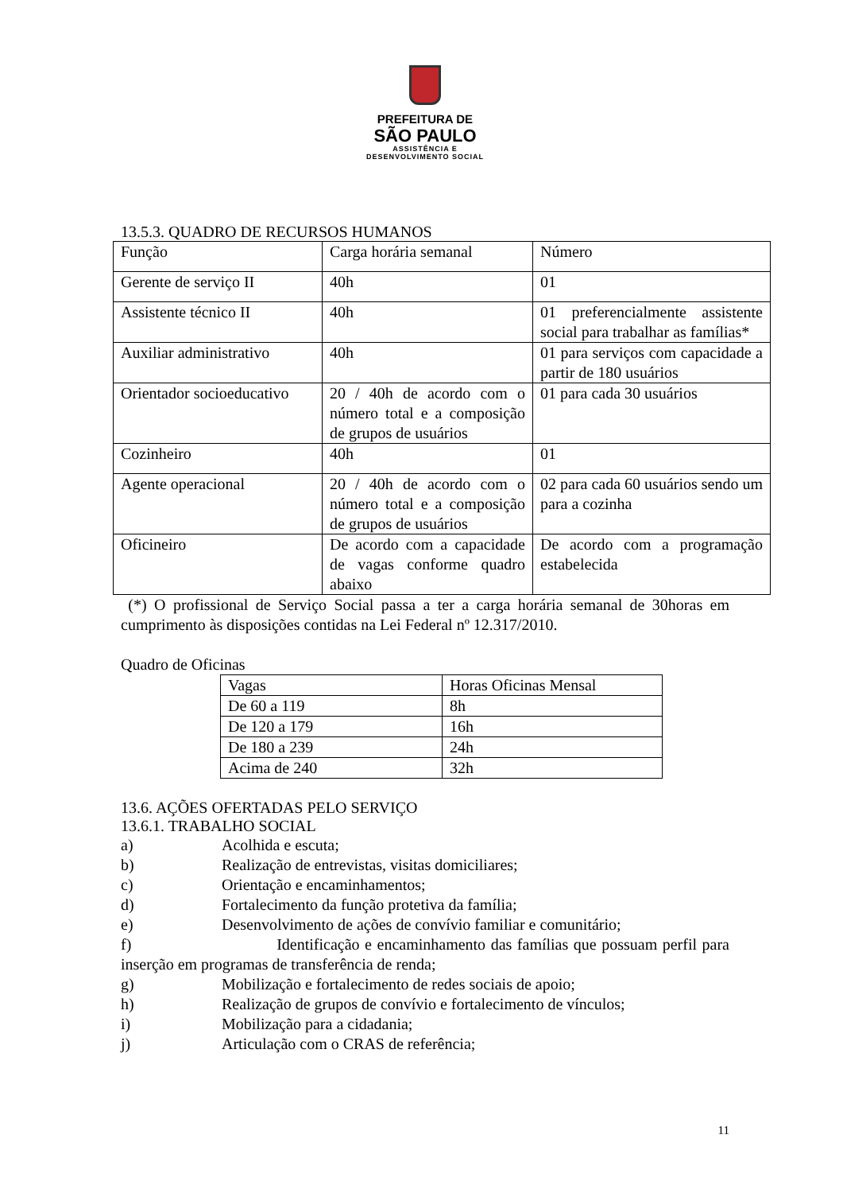PREFEITURA DE
SÃO PAULO
ASSISTÊNCIA E
DESENVOLVIMENTO SOCIAL
13.5.3. QUADRO DE RECURSOS HUMANOS
| Função | Carga horária semanal | Número |
| Gerente de serviço II | 40h | 01 |
| Assistente técnico II | 40h | 01 preferencialmente assistente social para trabalhar as famílias* |
| Auxiliar administrativo | 40h | 01 para serviços com capacidade a partir de 180 usuários |
| Orientador socioeducativo | 20 / 40h de acordo com o número total e a composição de grupos de usuários | 01 para cada 30 usuários |
| Cozinheiro | 40h | 01 |
| Agente operacional | 20 / 40h de acordo com o número total e a composição de grupos de usuários | 02 para cada 60 usuários sendo um para a cozinha |
| Oficineiro | De acordo com a capacidade de vagas conforme quadro abaixo | De acordo com a programação estabelecida |
(*) O profissional de Serviço Social passa a ter a carga horária semanal de 30horas em cumprimento às disposições contidas na Lei Federal nº 12.317/2010.
Quadro de Oficinas
| Vagas | Horas Oficinas Mensal |
| De 60 a 119 | 8h |
| De 120 a 179 | 16h |
| De 180 a 239 | 24h |
| Acima de 240 | 32h |
13.6. AÇÕES OFERTADAS PELO SERVIÇO
13.6.1. TRABALHO SOCIAL
a) Acolhida e escuta;
b) Realização de entrevistas, visitas domiciliares;
c) Orientação e encaminhamentos;
d) Fortalecimento da função protetiva da família;
e) Desenvolvimento de ações de convívio familiar e comunitário;
f) Identificação e encaminhamento das famílias que possuam perfil para inserção em programas de transferência de renda;
g) Mobilização e fortalecimento de redes sociais de apoio;
h) Realização de grupos de convívio e fortalecimento de vínculos;
i) Mobilização para a cidadania;
j) Articulação com o CRAS de referência;
11